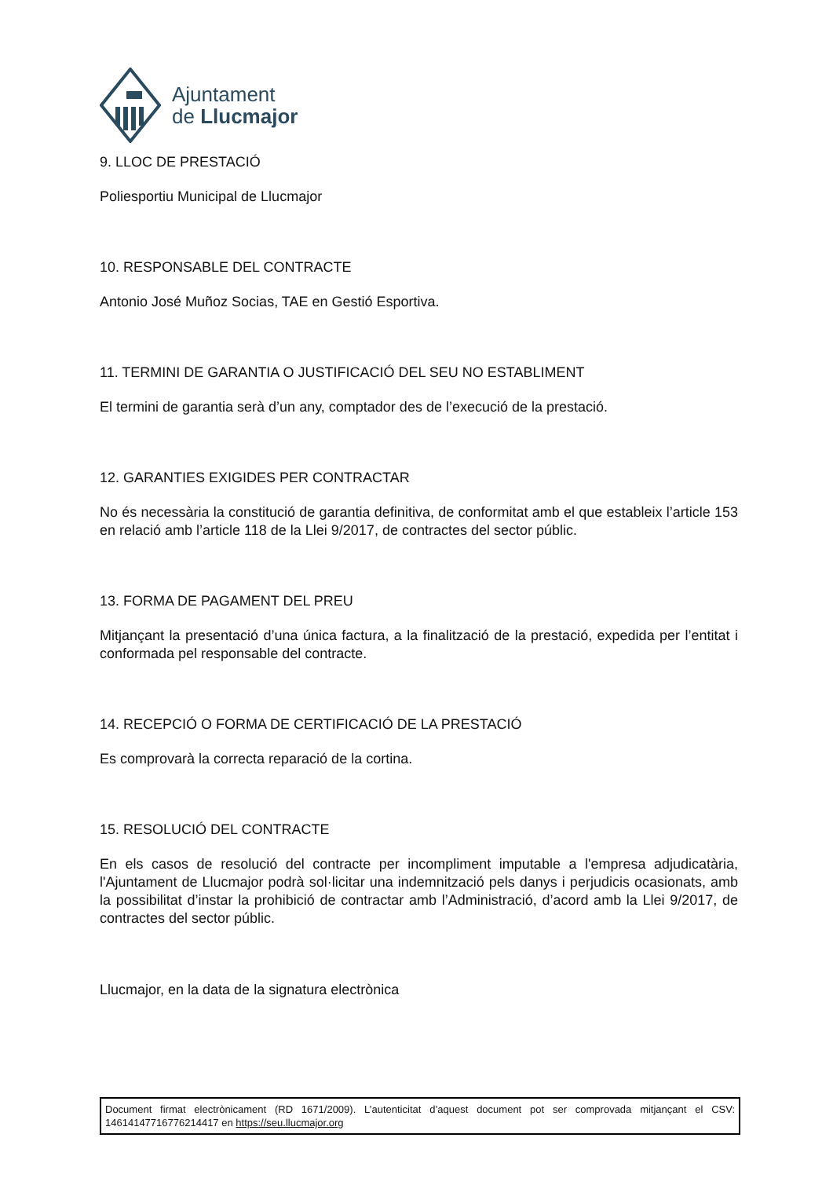Ajuntament
de Llucmajor
9. LLOC DE PRESTACIÓ
Poliesportiu Municipal de Llucmajor
10. RESPONSABLE DEL CONTRACTE
Antonio José Muñoz Socias, TAE en Gestió Esportiva.
11. TERMINI DE GARANTIA O JUSTIFICACIÓ DEL SEU NO ESTABLIMENT
El termini de garantia serà d’un any, comptador des de l’execució de la prestació.
12. GARANTIES EXIGIDES PER CONTRACTAR
No és necessària la constitució de garantia definitiva, de conformitat amb el que estableix l’article 153 en relació amb l’article 118 de la Llei 9/2017, de contractes del sector públic.
13. FORMA DE PAGAMENT DEL PREU
Mitjançant la presentació d’una única factura, a la finalització de la prestació, expedida per l’entitat i conformada pel responsable del contracte.
14. RECEPCIÓ O FORMA DE CERTIFICACIÓ DE LA PRESTACIÓ
Es comprovarà la correcta reparació de la cortina.
15. RESOLUCIÓ DEL CONTRACTE
En els casos de resolució del contracte per incompliment imputable a l'empresa adjudicatària, l'Ajuntament de Llucmajor podrà sol·licitar una indemnització pels danys i perjudicis ocasionats, amb la possibilitat d’instar la prohibició de contractar amb l’Administració, d’acord amb la Llei 9/2017, de contractes del sector públic.
Llucmajor, en la data de la signatura electrònica
Document firmat electrònicament (RD 1671/2009). L’autenticitat d’aquest document pot ser comprovada mitjançant el CSV: 14614147716776214417 en https://seu.llucmajor.org